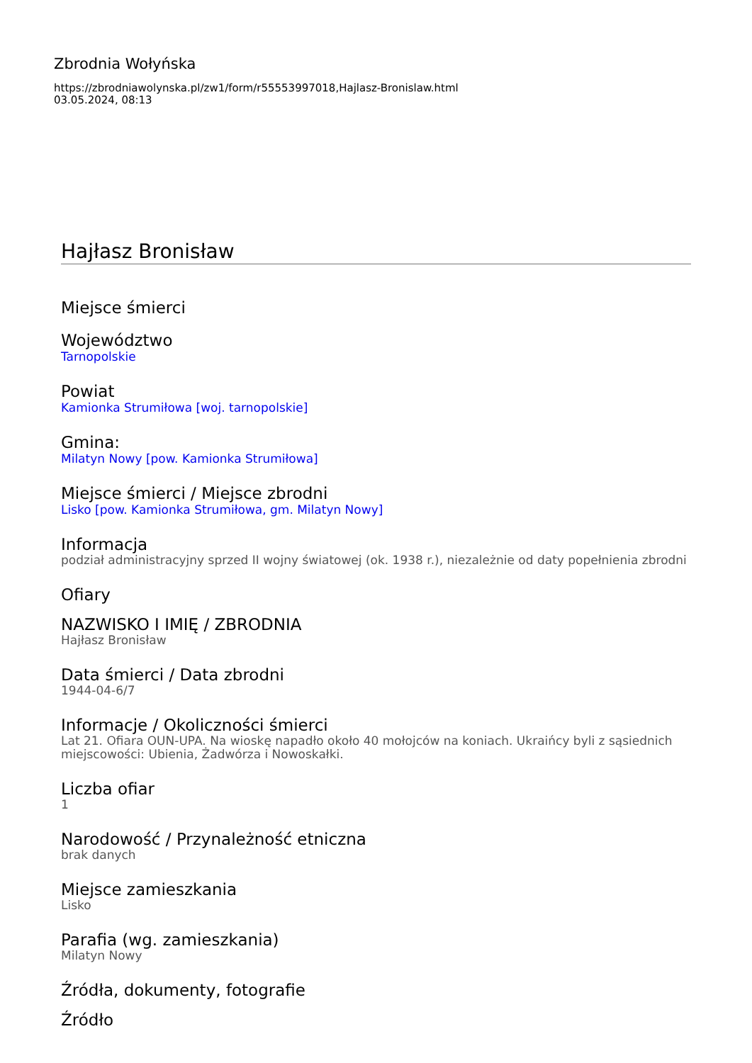Zbrodnia Wołyńska
https://zbrodniawolynska.pl/zw1/form/r55553997018,Hajlasz-Bronislaw.html
03.05.2024, 08:13
Hajłasz Bronisław
Miejsce śmierci
Województwo
Tarnopolskie
Powiat
Kamionka Strumiłowa [woj. tarnopolskie]
Gmina:
Milatyn Nowy [pow. Kamionka Strumiłowa]
Miejsce śmierci / Miejsce zbrodni
Lisko [pow. Kamionka Strumiłowa, gm. Milatyn Nowy]
Informacja
podział administracyjny sprzed II wojny światowej (ok. 1938 r.), niezależnie od daty popełnienia zbrodni
Ofiary
NAZWISKO I IMIĘ / ZBRODNIA
Hajłasz Bronisław
Data śmierci / Data zbrodni
1944-04-6/7
Informacje / Okoliczności śmierci
Lat 21. Ofiara OUN-UPA. Na wioskę napadło około 40 mołojców na koniach. Ukraińcy byli z sąsiednich miejscowości: Ubienia, Żadwórza i Nowoskałki.
Liczba ofiar
1
Narodowość / Przynależność etniczna
brak danych
Miejsce zamieszkania
Lisko
Parafia (wg. zamieszkania)
Milatyn Nowy
Źródła, dokumenty, fotografie
Źródło